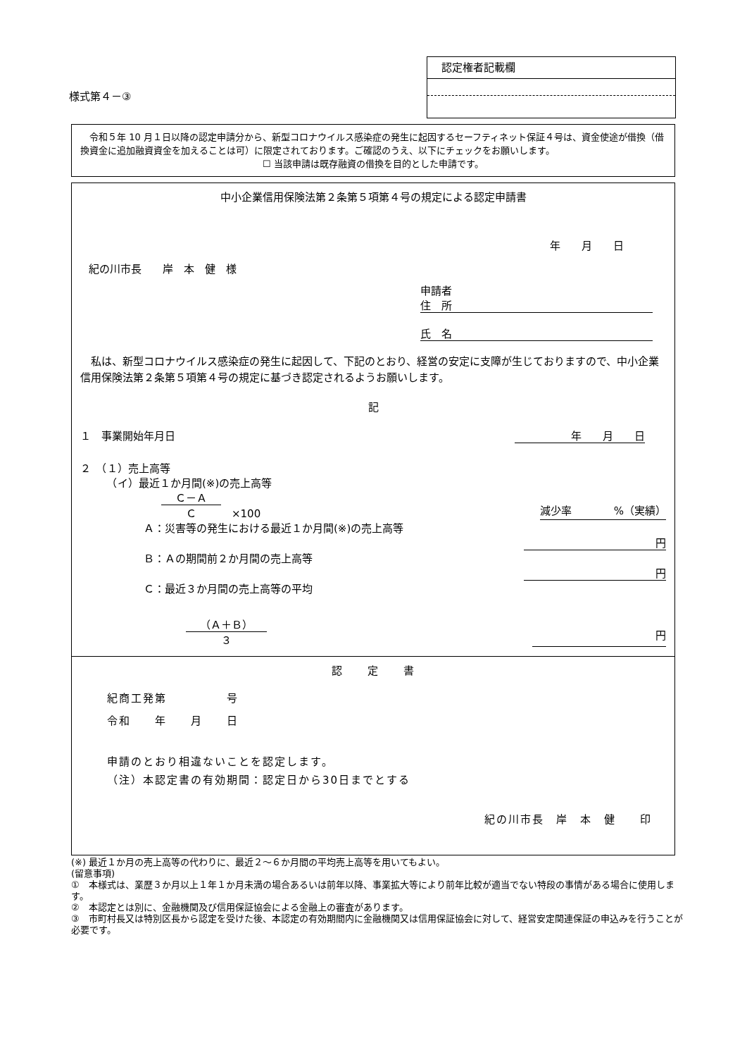様式第４－③
認定権者記載欄
　令和５年 10 月１日以降の認定申請分から、新型コロナウイルス感染症の発生に起因するセーフティネット保証４号は、資金使途が借換（借換資金に追加融資資金を加えることは可）に限定されております。ご確認のうえ、以下にチェックをお願いします。
☐ 当該申請は既存融資の借換を目的とした申請です。
中小企業信用保険法第２条第５項第４号の規定による認定申請書
年　　月　　日
紀の川市長　　岸　本　健　様
申請者
住　所
氏　名
　私は、新型コロナウイルス感染症の発生に起因して、下記のとおり、経営の安定に支障が生じておりますので、中小企業信用保険法第２条第５項第４号の規定に基づき認定されるようお願いします。
記
１　事業開始年月日 年　　月　　日
２　（１）売上高等
　　　（イ）最近１か月間(※)の売上高等
Ｃ－Ａ
Ｃ
　×100 減少率　　　　%（実績）
Ａ：災害等の発生における最近１か月間(※)の売上高等
円
Ｂ：Ａの期間前２か月間の売上高等
円
Ｃ：最近３か月間の売上高等の平均
（Ａ＋Ｂ）
３
円
認　　定　　書
紀商工発第　　　　　号
令和　　年　　月　　日
申請のとおり相違ないことを認定します。
（注）本認定書の有効期間：認定日から30日までとする
紀の川市長　岸　本　健　　印
(※) 最近１か月の売上高等の代わりに、最近２～６か月間の平均売上高等を用いてもよい。
(留意事項)
①　本様式は、業歴３か月以上１年１か月未満の場合あるいは前年以降、事業拡大等により前年比較が適当でない特段の事情がある場合に使用します。
②　本認定とは別に、金融機関及び信用保証協会による金融上の審査があります。
③　市町村長又は特別区長から認定を受けた後、本認定の有効期間内に金融機関又は信用保証協会に対して、経営安定関連保証の申込みを行うことが必要です。